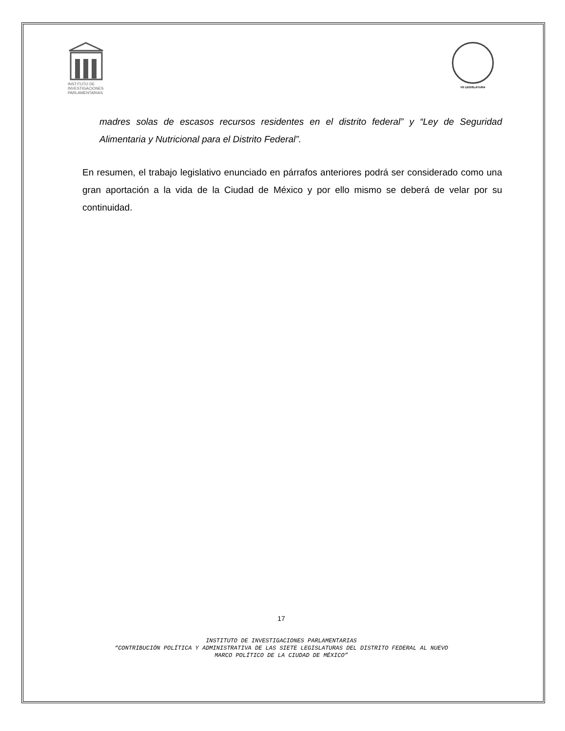INSTITUTO DE
INVESTIGACIONES
PARLAMENTARIAS
VII LEGISLATURA
madres solas de escasos recursos residentes en el distrito federal” y “Ley de Seguridad Alimentaria y Nutricional para el Distrito Federal”.
En resumen, el trabajo legislativo enunciado en párrafos anteriores podrá ser considerado como una gran aportación a la vida de la Ciudad de México y por ello mismo se deberá de velar por su continuidad.
17
INSTITUTO DE INVESTIGACIONES PARLAMENTARIAS
“CONTRIBUCIÓN POLÍTICA Y ADMINISTRATIVA DE LAS SIETE LEGISLATURAS DEL DISTRITO FEDERAL AL NUEVO
MARCO POLÍTICO DE LA CIUDAD DE MÉXICO”